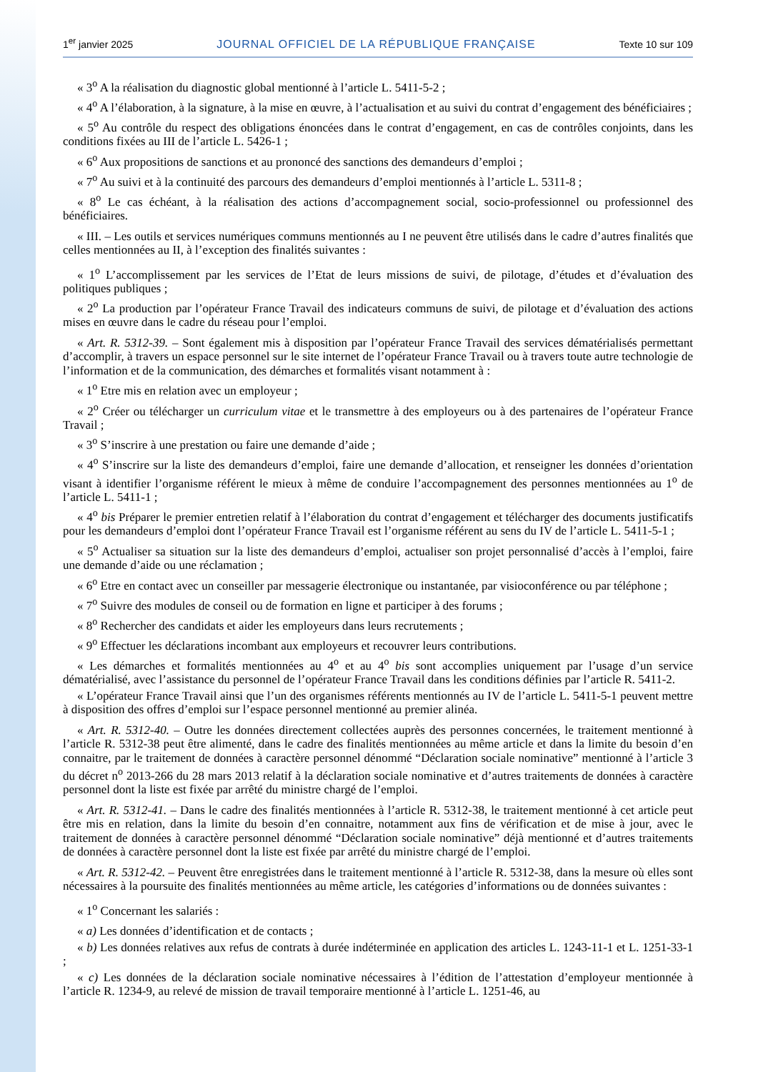1<sup>er</sup> janvier 2025 JOURNAL OFFICIEL DE LA RÉPUBLIQUE FRANÇAISE Texte 10 sur 109
« 3<sup>o</sup> A la réalisation du diagnostic global mentionné à l’article L. 5411-5-2 ;
« 4<sup>o</sup> A l’élaboration, à la signature, à la mise en œuvre, à l’actualisation et au suivi du contrat d’engagement des bénéficiaires ;
« 5<sup>o</sup> Au contrôle du respect des obligations énoncées dans le contrat d’engagement, en cas de contrôles conjoints, dans les conditions fixées au III de l’article L. 5426-1 ;
« 6<sup>o</sup> Aux propositions de sanctions et au prononcé des sanctions des demandeurs d’emploi ;
« 7<sup>o</sup> Au suivi et à la continuité des parcours des demandeurs d’emploi mentionnés à l’article L. 5311-8 ;
« 8<sup>o</sup> Le cas échéant, à la réalisation des actions d’accompagnement social, socio-professionnel ou professionnel des bénéficiaires.
« III. – Les outils et services numériques communs mentionnés au I ne peuvent être utilisés dans le cadre d’autres finalités que celles mentionnées au II, à l’exception des finalités suivantes :
« 1<sup>o</sup> L’accomplissement par les services de l’Etat de leurs missions de suivi, de pilotage, d’études et d’évaluation des politiques publiques ;
« 2<sup>o</sup> La production par l’opérateur France Travail des indicateurs communs de suivi, de pilotage et d’évaluation des actions mises en œuvre dans le cadre du réseau pour l’emploi.
« Art. R. 5312-39. – Sont également mis à disposition par l’opérateur France Travail des services dématérialisés permettant d’accomplir, à travers un espace personnel sur le site internet de l’opérateur France Travail ou à travers toute autre technologie de l’information et de la communication, des démarches et formalités visant notamment à :
« 1<sup>o</sup> Etre mis en relation avec un employeur ;
« 2<sup>o</sup> Créer ou télécharger un curriculum vitae et le transmettre à des employeurs ou à des partenaires de l’opérateur France Travail ;
« 3<sup>o</sup> S’inscrire à une prestation ou faire une demande d’aide ;
« 4<sup>o</sup> S’inscrire sur la liste des demandeurs d’emploi, faire une demande d’allocation, et renseigner les données d’orientation visant à identifier l’organisme référent le mieux à même de conduire l’accompagnement des personnes mentionnées au 1<sup>o</sup> de l’article L. 5411-1 ;
« 4<sup>o</sup> bis Préparer le premier entretien relatif à l’élaboration du contrat d’engagement et télécharger des documents justificatifs pour les demandeurs d’emploi dont l’opérateur France Travail est l’organisme référent au sens du IV de l’article L. 5411-5-1 ;
« 5<sup>o</sup> Actualiser sa situation sur la liste des demandeurs d’emploi, actualiser son projet personnalisé d’accès à l’emploi, faire une demande d’aide ou une réclamation ;
« 6<sup>o</sup> Etre en contact avec un conseiller par messagerie électronique ou instantanée, par visioconférence ou par téléphone ;
« 7<sup>o</sup> Suivre des modules de conseil ou de formation en ligne et participer à des forums ;
« 8<sup>o</sup> Rechercher des candidats et aider les employeurs dans leurs recrutements ;
« 9<sup>o</sup> Effectuer les déclarations incombant aux employeurs et recouvrer leurs contributions.
« Les démarches et formalités mentionnées au 4<sup>o</sup> et au 4<sup>o</sup> bis sont accomplies uniquement par l’usage d’un service dématérialisé, avec l’assistance du personnel de l’opérateur France Travail dans les conditions définies par l’article R. 5411-2.
« L’opérateur France Travail ainsi que l’un des organismes référents mentionnés au IV de l’article L. 5411-5-1 peuvent mettre à disposition des offres d’emploi sur l’espace personnel mentionné au premier alinéa.
« Art. R. 5312-40. – Outre les données directement collectées auprès des personnes concernées, le traitement mentionné à l’article R. 5312-38 peut être alimenté, dans le cadre des finalités mentionnées au même article et dans la limite du besoin d’en connaitre, par le traitement de données à caractère personnel dénommé “Déclaration sociale nominative” mentionné à l’article 3 du décret n<sup>o</sup> 2013-266 du 28 mars 2013 relatif à la déclaration sociale nominative et d’autres traitements de données à caractère personnel dont la liste est fixée par arrêté du ministre chargé de l’emploi.
« Art. R. 5312-41. – Dans le cadre des finalités mentionnées à l’article R. 5312-38, le traitement mentionné à cet article peut être mis en relation, dans la limite du besoin d’en connaitre, notamment aux fins de vérification et de mise à jour, avec le traitement de données à caractère personnel dénommé “Déclaration sociale nominative” déjà mentionné et d’autres traitements de données à caractère personnel dont la liste est fixée par arrêté du ministre chargé de l’emploi.
« Art. R. 5312-42. – Peuvent être enregistrées dans le traitement mentionné à l’article R. 5312-38, dans la mesure où elles sont nécessaires à la poursuite des finalités mentionnées au même article, les catégories d’informations ou de données suivantes :
« 1<sup>o</sup> Concernant les salariés :
« a) Les données d’identification et de contacts ;
« b) Les données relatives aux refus de contrats à durée indéterminée en application des articles L. 1243-11-1 et L. 1251-33-1 ;
« c) Les données de la déclaration sociale nominative nécessaires à l’édition de l’attestation d’employeur mentionnée à l’article R. 1234-9, au relevé de mission de travail temporaire mentionné à l’article L. 1251-46, au